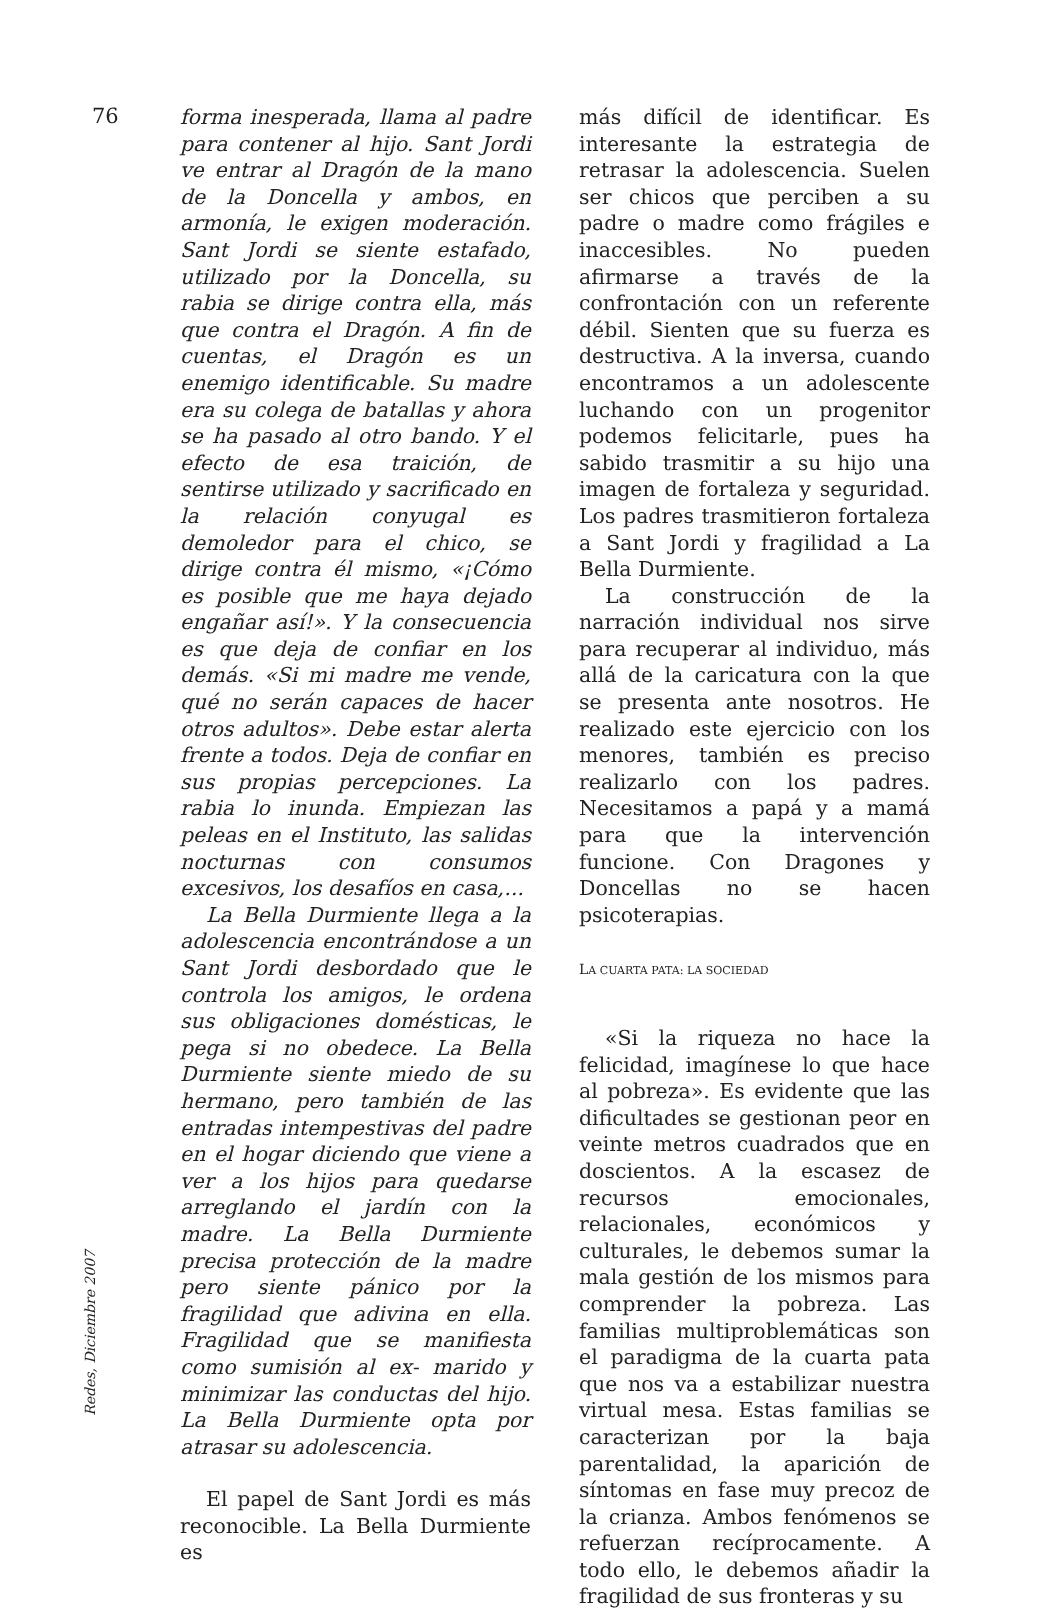76
forma inesperada, llama al padre para contener al hijo. Sant Jordi ve entrar al Dragón de la mano de la Doncella y ambos, en armonía, le exigen moderación. Sant Jordi se siente estafado, utilizado por la Doncella, su rabia se dirige contra ella, más que contra el Dragón. A fin de cuentas, el Dragón es un enemigo identificable. Su madre era su colega de batallas y ahora se ha pasado al otro bando. Y el efecto de esa traición, de sentirse utilizado y sacrificado en la relación conyugal es demoledor para el chico, se dirige contra él mismo, «¡Cómo es posible que me haya dejado engañar así!». Y la consecuencia es que deja de confiar en los demás. «Si mi madre me vende, qué no serán capaces de hacer otros adultos». Debe estar alerta frente a todos. Deja de confiar en sus propias percepciones. La rabia lo inunda. Empiezan las peleas en el Instituto, las salidas nocturnas con consumos excesivos, los desafíos en casa,...
La Bella Durmiente llega a la adolescencia encontrándose a un Sant Jordi desbordado que le controla los amigos, le ordena sus obligaciones domésticas, le pega si no obedece. La Bella Durmiente siente miedo de su hermano, pero también de las entradas intempestivas del padre en el hogar diciendo que viene a ver a los hijos para quedarse arreglando el jardín con la madre. La Bella Durmiente precisa protección de la madre pero siente pánico por la fragilidad que adivina en ella. Fragilidad que se manifiesta como sumisión al ex- marido y minimizar las conductas del hijo. La Bella Durmiente opta por atrasar su adolescencia.
El papel de Sant Jordi es más reconocible. La Bella Durmiente es
más difícil de identificar. Es interesante la estrategia de retrasar la adolescencia. Suelen ser chicos que perciben a su padre o madre como frágiles e inaccesibles. No pueden afirmarse a través de la confrontación con un referente débil. Sienten que su fuerza es destructiva. A la inversa, cuando encontramos a un adolescente luchando con un progenitor podemos felicitarle, pues ha sabido trasmitir a su hijo una imagen de fortaleza y seguridad. Los padres trasmitieron fortaleza a Sant Jordi y fragilidad a La Bella Durmiente.
La construcción de la narración individual nos sirve para recuperar al individuo, más allá de la caricatura con la que se presenta ante nosotros. He realizado este ejercicio con los menores, también es preciso realizarlo con los padres. Necesitamos a papá y a mamá para que la intervención funcione. Con Dragones y Doncellas no se hacen psicoterapias.
LA CUARTA PATA: LA SOCIEDAD
«Si la riqueza no hace la felicidad, imagínese lo que hace al pobreza». Es evidente que las dificultades se gestionan peor en veinte metros cuadrados que en doscientos. A la escasez de recursos emocionales, relacionales, económicos y culturales, le debemos sumar la mala gestión de los mismos para comprender la pobreza. Las familias multiproblemáticas son el paradigma de la cuarta pata que nos va a estabilizar nuestra virtual mesa. Estas familias se caracterizan por la baja parentalidad, la aparición de síntomas en fase muy precoz de la crianza. Ambos fenómenos se refuerzan recíprocamente. A todo ello, le debemos añadir la fragilidad de sus fronteras y su
Redes, Diciembre 2007